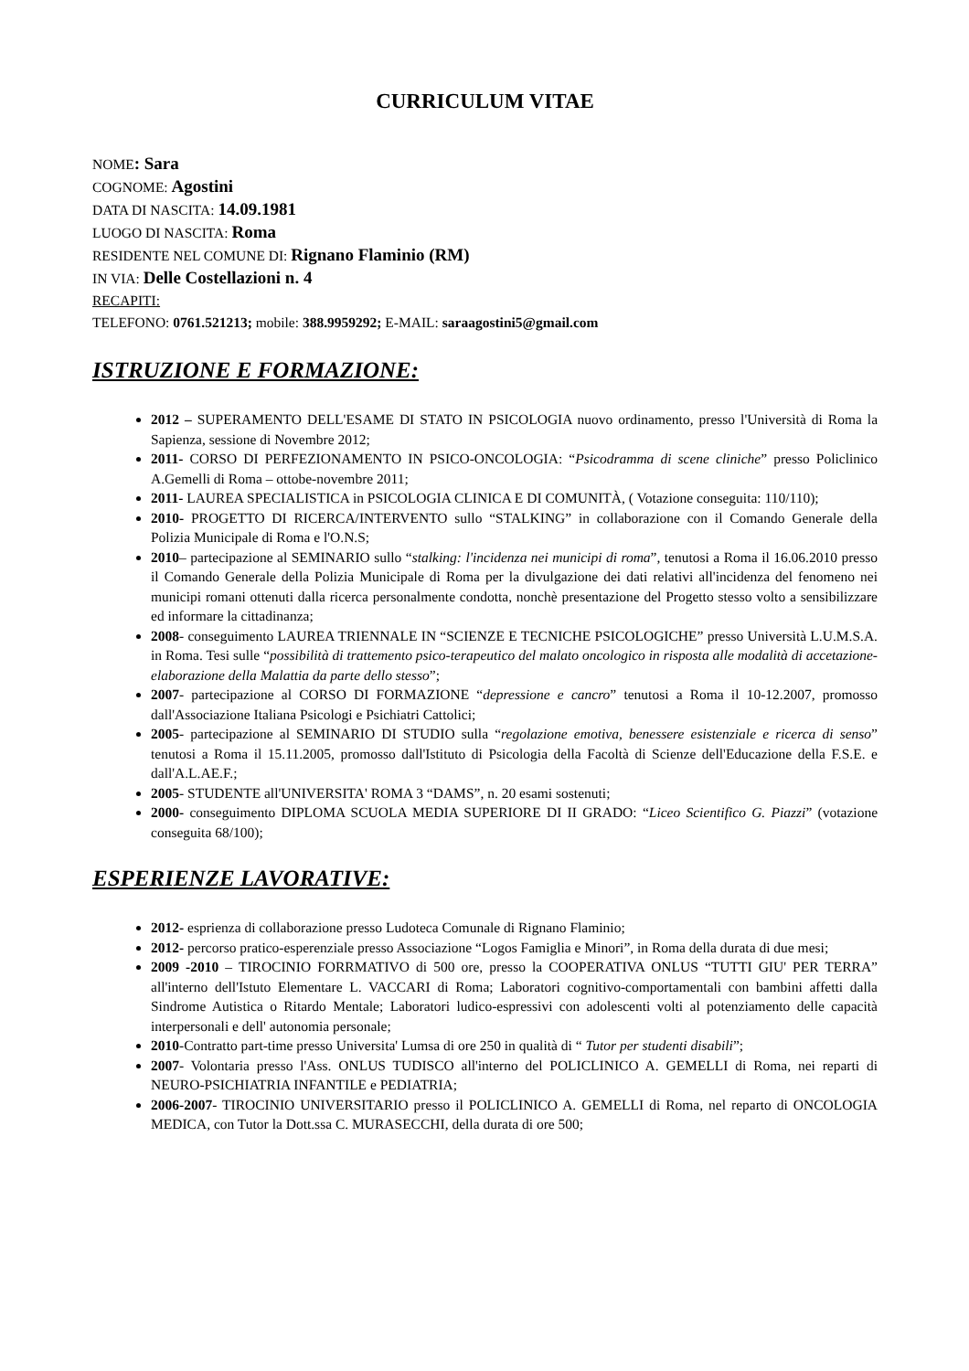CURRICULUM VITAE
NOME: Sara
COGNOME: Agostini
DATA DI NASCITA: 14.09.1981
LUOGO DI NASCITA: Roma
RESIDENTE NEL COMUNE DI: Rignano Flaminio (RM)
IN VIA: Delle Costellazioni n. 4
RECAPITI:
TELEFONO: 0761.521213; mobile: 388.9959292; E-MAIL: saraagostini5@gmail.com
ISTRUZIONE E FORMAZIONE:
2012 – SUPERAMENTO DELL'ESAME DI STATO IN PSICOLOGIA nuovo ordinamento, presso l'Università di Roma la Sapienza, sessione di Novembre 2012;
2011- CORSO DI PERFEZIONAMENTO IN PSICO-ONCOLOGIA: “Psicodramma di scene cliniche” presso Policlinico A.Gemelli di Roma – ottobe-novembre 2011;
2011- LAUREA SPECIALISTICA in PSICOLOGIA CLINICA E DI COMUNITÀ, ( Votazione conseguita: 110/110);
2010- PROGETTO DI RICERCA/INTERVENTO sullo “STALKING” in collaborazione con il Comando Generale della Polizia Municipale di Roma e l'O.N.S;
2010– partecipazione al SEMINARIO sullo “stalking: l'incidenza nei municipi di roma”, tenutosi a Roma il 16.06.2010 presso il Comando Generale della Polizia Municipale di Roma per la divulgazione dei dati relativi all'incidenza del fenomeno nei municipi romani ottenuti dalla ricerca personalmente condotta, nonchè presentazione del Progetto stesso volto a sensibilizzare ed informare la cittadinanza;
2008- conseguimento LAUREA TRIENNALE IN “SCIENZE E TECNICHE PSICOLOGICHE” presso Università L.U.M.S.A. in Roma. Tesi sulle “possibilità di trattemento psico-terapeutico del malato oncologico in risposta alle modalità di accetazione-elaborazione della Malattia da parte dello stesso”;
2007- partecipazione al CORSO DI FORMAZIONE “depressione e cancro” tenutosi a Roma il 10-12.2007, promosso dall'Associazione Italiana Psicologi e Psichiatri Cattolici;
2005- partecipazione al SEMINARIO DI STUDIO sulla “regolazione emotiva, benessere esistenziale e ricerca di senso” tenutosi a Roma il 15.11.2005, promosso dall'Istituto di Psicologia della Facoltà di Scienze dell'Educazione della F.S.E. e dall'A.L.AE.F.;
2005- STUDENTE all'UNIVERSITA' ROMA 3 “DAMS”, n. 20 esami sostenuti;
2000- conseguimento DIPLOMA SCUOLA MEDIA SUPERIORE DI II GRADO: “Liceo Scientifico G. Piazzi” (votazione conseguita 68/100);
ESPERIENZE LAVORATIVE:
2012- esprienza di collaborazione presso Ludoteca Comunale di Rignano Flaminio;
2012- percorso pratico-esperenziale presso Associazione “Logos Famiglia e Minori”, in Roma della durata di due mesi;
2009 -2010 – TIROCINIO FORRMATIVO di 500 ore, presso la COOPERATIVA ONLUS “TUTTI GIU' PER TERRA” all'interno dell'Istuto Elementare L. VACCARI di Roma; Laboratori cognitivo-comportamentali con bambini affetti dalla Sindrome Autistica o Ritardo Mentale; Laboratori ludico-espressivi con adolescenti volti al potenziamento delle capacità interpersonali e dell' autonomia personale;
2010-Contratto part-time presso Universita' Lumsa di ore 250 in qualità di “ Tutor per studenti disabili”;
2007- Volontaria presso l'Ass. ONLUS TUDISCO all'interno del POLICLINICO A. GEMELLI di Roma, nei reparti di NEURO-PSICHIATRIA INFANTILE e PEDIATRIA;
2006-2007- TIROCINIO UNIVERSITARIO presso il POLICLINICO A. GEMELLI di Roma, nel reparto di ONCOLOGIA MEDICA, con Tutor la Dott.ssa C. MURASECCHI, della durata di ore 500;